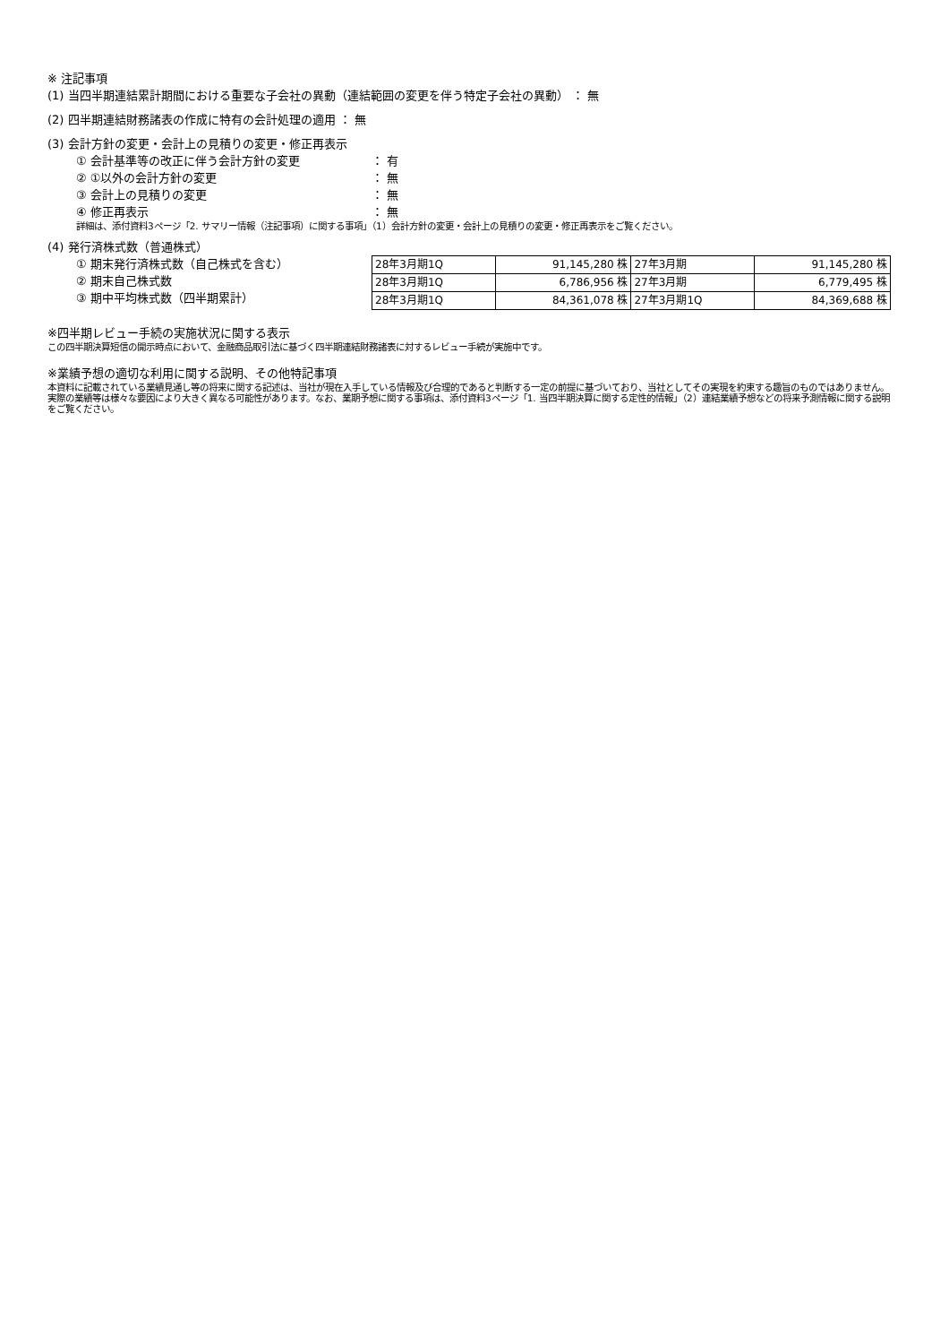※ 注記事項
(1) 当四半期連結累計期間における重要な子会社の異動（連結範囲の変更を伴う特定子会社の異動） ： 無
(2) 四半期連結財務諸表の作成に特有の会計処理の適用 ： 無
(3) 会計方針の変更・会計上の見積りの変更・修正再表示
① 会計基準等の改正に伴う会計方針の変更 ： 有
② ①以外の会計方針の変更 ： 無
③ 会計上の見積りの変更 ： 無
④ 修正再表示 ： 無
詳細は、添付資料3ページ「2. サマリー情報（注記事項）に関する事項」（1）会計方針の変更・会計上の見積りの変更・修正再表示をご覧ください。
(4) 発行済株式数（普通株式）
① 期末発行済株式数（自己株式を含む）
② 期末自己株式数
③ 期中平均株式数（四半期累計）
| 28年3月期1Q | 91,145,280 株 | 27年3月期 | 91,145,280 株 |
| 28年3月期1Q | 6,786,956 株 | 27年3月期 | 6,779,495 株 |
| 28年3月期1Q | 84,361,078 株 | 27年3月期1Q | 84,369,688 株 |
※四半期レビュー手続の実施状況に関する表示
この四半期決算短信の開示時点において、金融商品取引法に基づく四半期連結財務諸表に対するレビュー手続が実施中です。
※業績予想の適切な利用に関する説明、その他特記事項
本資料に記載されている業績見通し等の将来に関する記述は、当社が現在入手している情報及び合理的であると判断する一定の前提に基づいており、当社としてその実現を約束する趣旨のものではありません。実際の業績等は様々な要因により大きく異なる可能性があります。なお、業期予想に関する事項は、添付資料3ページ「1. 当四半期決算に関する定性的情報」（2）連結業績予想などの将来予測情報に関する説明をご覧ください。